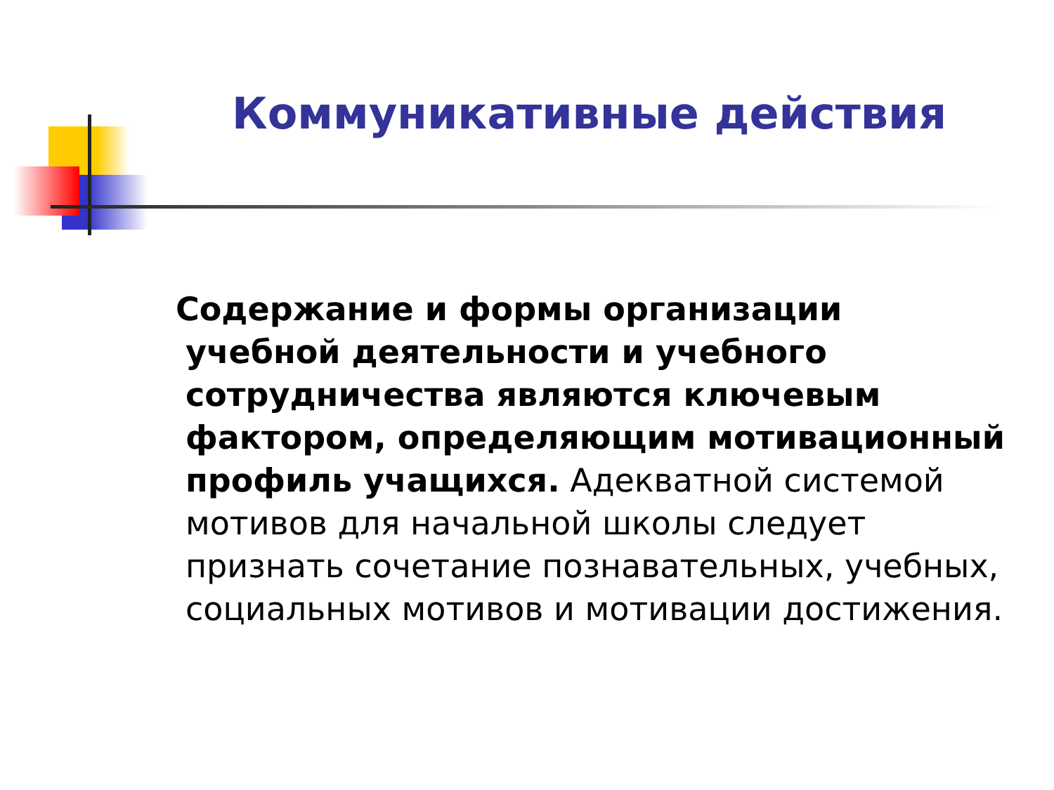Коммуникативные действия
Содержание и формы организации учебной деятельности и учебного сотрудничества являются ключевым фактором, определяющим мотивационный профиль учащихся. Адекватной системой мотивов для начальной школы следует признать сочетание познавательных, учебных, социальных мотивов и мотивации достижения.